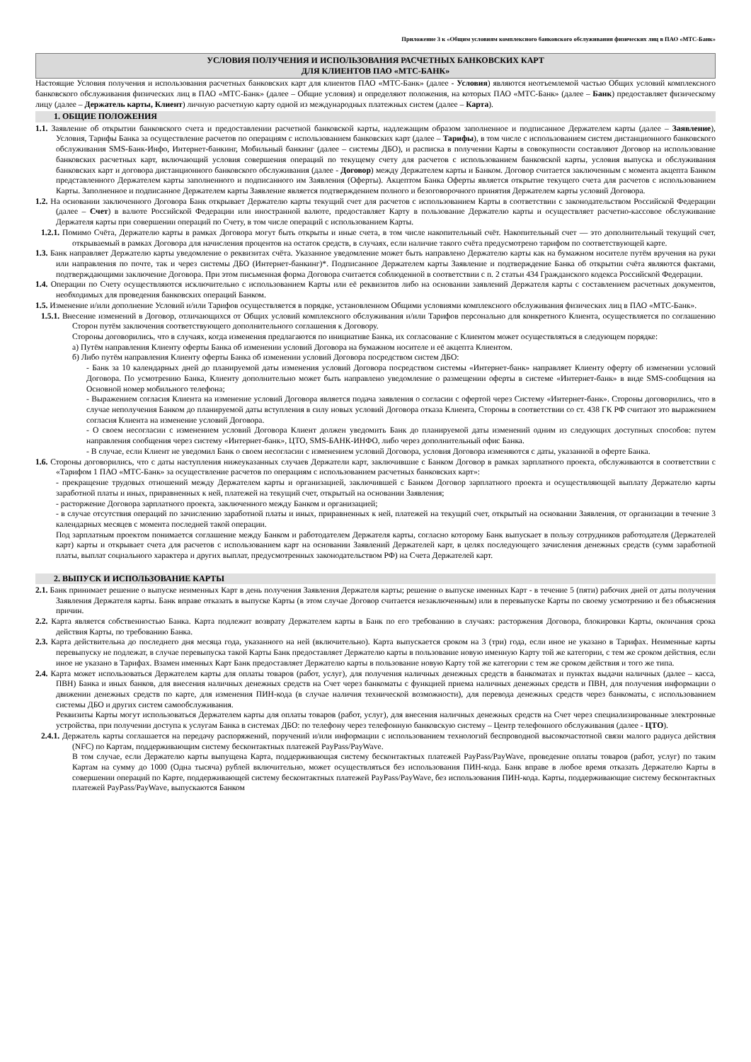Приложение 3 к «Общим условиям комплексного банковского обслуживания физических лиц в ПАО «МТС-Банк»
УСЛОВИЯ ПОЛУЧЕНИЯ И ИСПОЛЬЗОВАНИЯ РАСЧЕТНЫХ БАНКОВСКИХ КАРТ
ДЛЯ КЛИЕНТОВ ПАО «МТС-БАНК»
Настоящие Условия получения и использования расчетных банковских карт для клиентов ПАО «МТС-Банк» (далее - Условия) являются неотъемлемой частью Общих условий комплексного банковского обслуживания физических лиц в ПАО «МТС-Банк» (далее – Общие условия) и определяют положения, на которых ПАО «МТС-Банк» (далее – Банк) предоставляет физическому лицу (далее – Держатель карты, Клиент) личную расчетную карту одной из международных платежных систем (далее – Карта).
1. ОБЩИЕ ПОЛОЖЕНИЯ
1.1. Заявление об открытии банковского счета и предоставлении расчетной банковской карты, надлежащим образом заполненное и подписанное Держателем карты (далее – Заявление), Условия, Тарифы Банка за осуществление расчетов по операциям с использованием банковских карт (далее – Тарифы), в том числе с использованием систем дистанционного банковского обслуживания SMS-Банк-Инфо, Интернет-банкинг, Мобильный банкинг (далее – системы ДБО), и расписка в получении Карты в совокупности составляют Договор на использование банковских расчетных карт, включающий условия совершения операций по текущему счету для расчетов с использованием банковской карты, условия выпуска и обслуживания банковских карт и договора дистанционного банковского обслуживания (далее - Договор) между Держателем карты и Банком. Договор считается заключенным с момента акцепта Банком представленного Держателем карты заполненного и подписанного им Заявления (Оферты). Акцептом Банка Оферты является открытие текущего счета для расчетов с использованием Карты. Заполненное и подписанное Держателем карты Заявление является подтверждением полного и безоговорочного принятия Держателем карты условий Договора.
1.2. На основании заключенного Договора Банк открывает Держателю карты текущий счет для расчетов с использованием Карты в соответствии с законодательством Российской Федерации (далее – Счет) в валюте Российской Федерации или иностранной валюте, предоставляет Карту в пользование Держателю карты и осуществляет расчетно-кассовое обслуживание Держателя карты при совершении операций по Счету, в том числе операций с использованием Карты.
1.2.1. Помимо Счёта, Держателю карты в рамках Договора могут быть открыты и иные счета, в том числе накопительный счёт. Накопительный счет — это дополнительный текущий счет, открываемый в рамках Договора для начисления процентов на остаток средств, в случаях, если наличие такого счёта предусмотрено тарифом по соответствующей карте.
1.3. Банк направляет Держателю карты уведомление о реквизитах счёта. Указанное уведомление может быть направлено Держателю карты как на бумажном носителе путём вручения на руки или направления по почте, так и через системы ДБО (Интернет-банкинг)*. Подписанное Держателем карты Заявление и подтверждение Банка об открытии счёта являются фактами, подтверждающими заключение Договора. При этом письменная форма Договора считается соблюденной в соответствии с п. 2 статьи 434 Гражданского кодекса Российской Федерации.
1.4. Операции по Счету осуществляются исключительно с использованием Карты или её реквизитов либо на основании заявлений Держателя карты с составлением расчетных документов, необходимых для проведения банковских операций Банком.
1.5. Изменение и/или дополнение Условий и/или Тарифов осуществляется в порядке, установленном Общими условиями комплексного обслуживания физических лиц в ПАО «МТС-Банк».
1.5.1. Внесение изменений в Договор, отличающихся от Общих условий комплексного обслуживания и/или Тарифов персонально для конкретного Клиента, осуществляется по соглашению Сторон путём заключения соответствующего дополнительного соглашения к Договору.
Стороны договорились, что в случаях, когда изменения предлагаются по инициативе Банка, их согласование с Клиентом может осуществляться в следующем порядке:
а) Путём направления Клиенту оферты Банка об изменении условий Договора на бумажном носителе и её акцепта Клиентом.
б) Либо путём направления Клиенту оферты Банка об изменении условий Договора посредством систем ДБО:
- Банк за 10 календарных дней до планируемой даты изменения условий Договора посредством системы «Интернет-банк» направляет Клиенту оферту об изменении условий Договора. По усмотрению Банка, Клиенту дополнительно может быть направлено уведомление о размещении оферты в системе «Интернет-банк» в виде SMS-сообщения на Основной номер мобильного телефона;
- Выражением согласия Клиента на изменение условий Договора является подача заявления о согласии с офертой через Систему «Интернет-банк». Стороны договорились, что в случае неполучения Банком до планируемой даты вступления в силу новых условий Договора отказа Клиента, Стороны в соответствии со ст. 438 ГК РФ считают это выражением согласия Клиента на изменение условий Договора.
- О своем несогласии с изменением условий Договора Клиент должен уведомить Банк до планируемой даты изменений одним из следующих доступных способов: путем направления сообщения через систему «Интернет-банк», ЦТО, SMS-БАНК-ИНФО, либо через дополнительный офис Банка.
- В случае, если Клиент не уведомил Банк о своем несогласии с изменением условий Договора, условия Договора изменяются с даты, указанной в оферте Банка.
1.6. Стороны договорились, что с даты наступления нижеуказанных случаев Держатели карт, заключившие с Банком Договор в рамках зарплатного проекта, обслуживаются в соответствии с «Тарифом 1 ПАО «МТС-Банк» за осуществление расчетов по операциям с использованием расчетных банковских карт»:
- прекращение трудовых отношений между Держателем карты и организацией, заключившей с Банком Договор зарплатного проекта и осуществляющей выплату Держателю карты заработной платы и иных, приравненных к ней, платежей на текущий счет, открытый на основании Заявления;
- расторжение Договора зарплатного проекта, заключенного между Банком и организацией;
- в случае отсутствия операций по зачислению заработной платы и иных, приравненных к ней, платежей на текущий счет, открытый на основании Заявления, от организации в течение 3 календарных месяцев с момента последней такой операции.
Под зарплатным проектом понимается соглашение между Банком и работодателем Держателя карты, согласно которому Банк выпускает в пользу сотрудников работодателя (Держателей карт) карты и открывает счета для расчетов с использованием карт на основании Заявлений Держателей карт, в целях последующего зачисления денежных средств (сумм заработной платы, выплат социального характера и других выплат, предусмотренных законодательством РФ) на Счета Держателей карт.
2. ВЫПУСК И ИСПОЛЬЗОВАНИЕ КАРТЫ
2.1. Банк принимает решение о выпуске неименных Карт в день получения Заявления Держателя карты; решение о выпуске именных Карт - в течение 5 (пяти) рабочих дней от даты получения Заявления Держателя карты. Банк вправе отказать в выпуске Карты (в этом случае Договор считается незаключенным) или в перевыпуске Карты по своему усмотрению и без объяснения причин.
2.2. Карта является собственностью Банка. Карта подлежит возврату Держателем карты в Банк по его требованию в случаях: расторжения Договора, блокировки Карты, окончания срока действия Карты, по требованию Банка.
2.3. Карта действительна до последнего дня месяца года, указанного на ней (включительно). Карта выпускается сроком на 3 (три) года, если иное не указано в Тарифах. Неименные карты перевыпуску не подлежат, в случае перевыпуска такой Карты Банк предоставляет Держателю карты в пользование новую именную Карту той же категории, с тем же сроком действия, если иное не указано в Тарифах. Взамен именных Карт Банк предоставляет Держателю карты в пользование новую Карту той же категории с тем же сроком действия и того же типа.
2.4. Карта может использоваться Держателем карты для оплаты товаров (работ, услуг), для получения наличных денежных средств в банкоматах и пунктах выдачи наличных (далее – касса, ПВН) Банка и иных банков, для внесения наличных денежных средств на Счет через банкоматы с функцией приема наличных денежных средств и ПВН, для получения информации о движении денежных средств по карте, для изменения ПИН-кода (в случае наличия технической возможности), для перевода денежных средств через банкоматы, с использованием системы ДБО и других систем самообслуживания.
Реквизиты Карты могут использоваться Держателем карты для оплаты товаров (работ, услуг), для внесения наличных денежных средств на Счет через специализированные электронные устройства, при получении доступа к услугам Банка в системах ДБО: по телефону через телефонную банковскую систему – Центр телефонного обслуживания (далее - ЦТО).
2.4.1. Держатель карты соглашается на передачу распоряжений, поручений и/или информации с использованием технологий беспроводной высокочастотной связи малого радиуса действия (NFC) по Картам, поддерживающим систему бесконтактных платежей PayPass/PayWave.
В том случае, если Держателю карты выпущена Карта, поддерживающая систему бесконтактных платежей PayPass/PayWave, проведение оплаты товаров (работ, услуг) по таким Картам на сумму до 1000 (Одна тысяча) рублей включительно, может осуществляться без использования ПИН-кода. Банк вправе в любое время отказать Держателю Карты в совершении операций по Карте, поддерживающей систему бесконтактных платежей PayPass/PayWave, без использования ПИН-кода. Карты, поддерживающие систему бесконтактных платежей PayPass/PayWave, выпускаются Банком